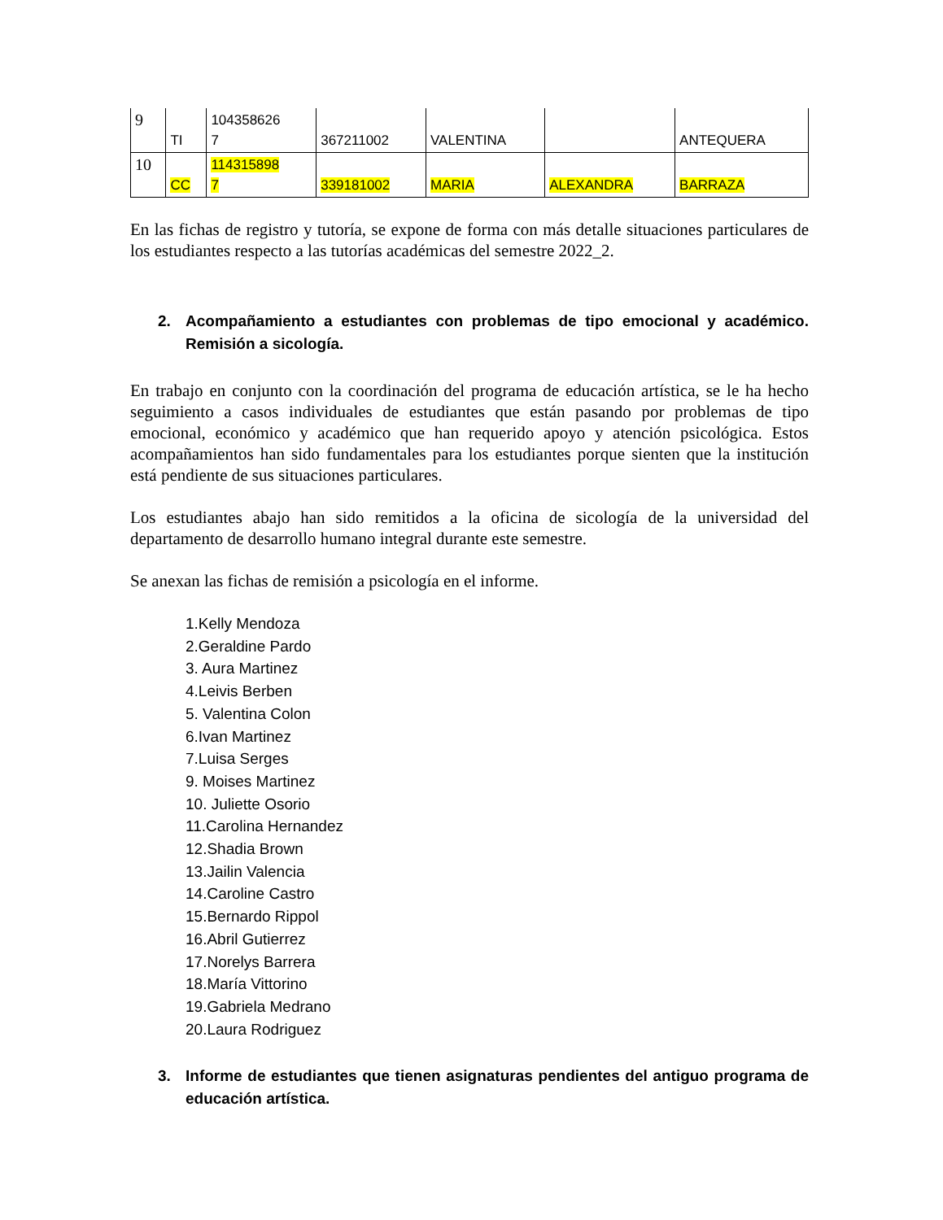| 9 | TI | 104358626 7 | 367211002 | VALENTINA | | ANTEQUERA |
| 10 | CC | 114315898 7 | 339181002 | MARIA | ALEXANDRA | BARRAZA |
En las fichas de registro y tutoría, se expone de forma con más detalle situaciones particulares de los estudiantes respecto a las tutorías académicas del semestre 2022_2.
2. Acompañamiento a estudiantes con problemas de tipo emocional y académico. Remisión a sicología.
En trabajo en conjunto con la coordinación del programa de educación artística, se le ha hecho seguimiento a casos individuales de estudiantes que están pasando por problemas de tipo emocional, económico y académico que han requerido apoyo y atención psicológica. Estos acompañamientos han sido fundamentales para los estudiantes porque sienten que la institución está pendiente de sus situaciones particulares.
Los estudiantes abajo han sido remitidos a la oficina de sicología de la universidad del departamento de desarrollo humano integral durante este semestre.
Se anexan las fichas de remisión a psicología en el informe.
1.Kelly Mendoza
2.Geraldine Pardo
3. Aura Martinez
4.Leivis Berben
5. Valentina Colon
6.Ivan Martinez
7.Luisa Serges
9. Moises Martinez
10. Juliette Osorio
11.Carolina Hernandez
12.Shadia Brown
13.Jailin Valencia
14.Caroline Castro
15.Bernardo Rippol
16.Abril Gutierrez
17.Norelys Barrera
18.María Vittorino
19.Gabriela Medrano
20.Laura Rodriguez
3. Informe de estudiantes que tienen asignaturas pendientes del antiguo programa de educación artística.